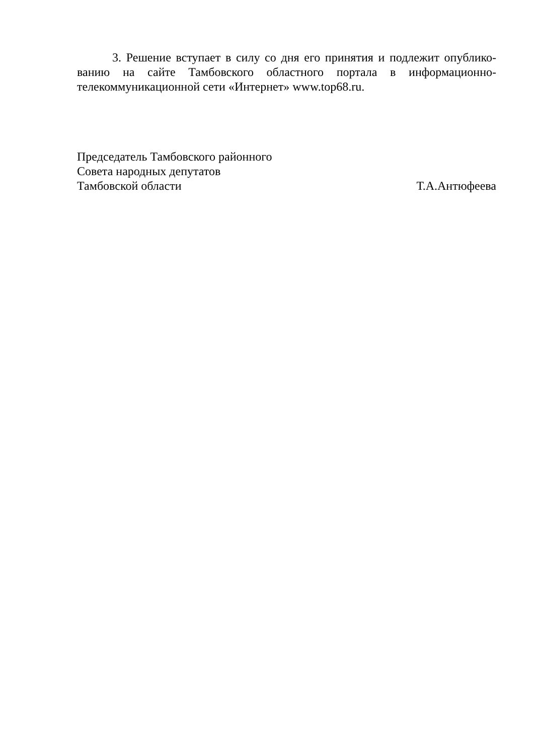3. Решение вступает в силу со дня его принятия и подлежит опублико-ванию на сайте Тамбовского областного портала в информационно-телекоммуникационной сети «Интернет» www.top68.ru.
Председатель Тамбовского районного
Совета народных депутатов
Тамбовской области Т.А.Антюфеева